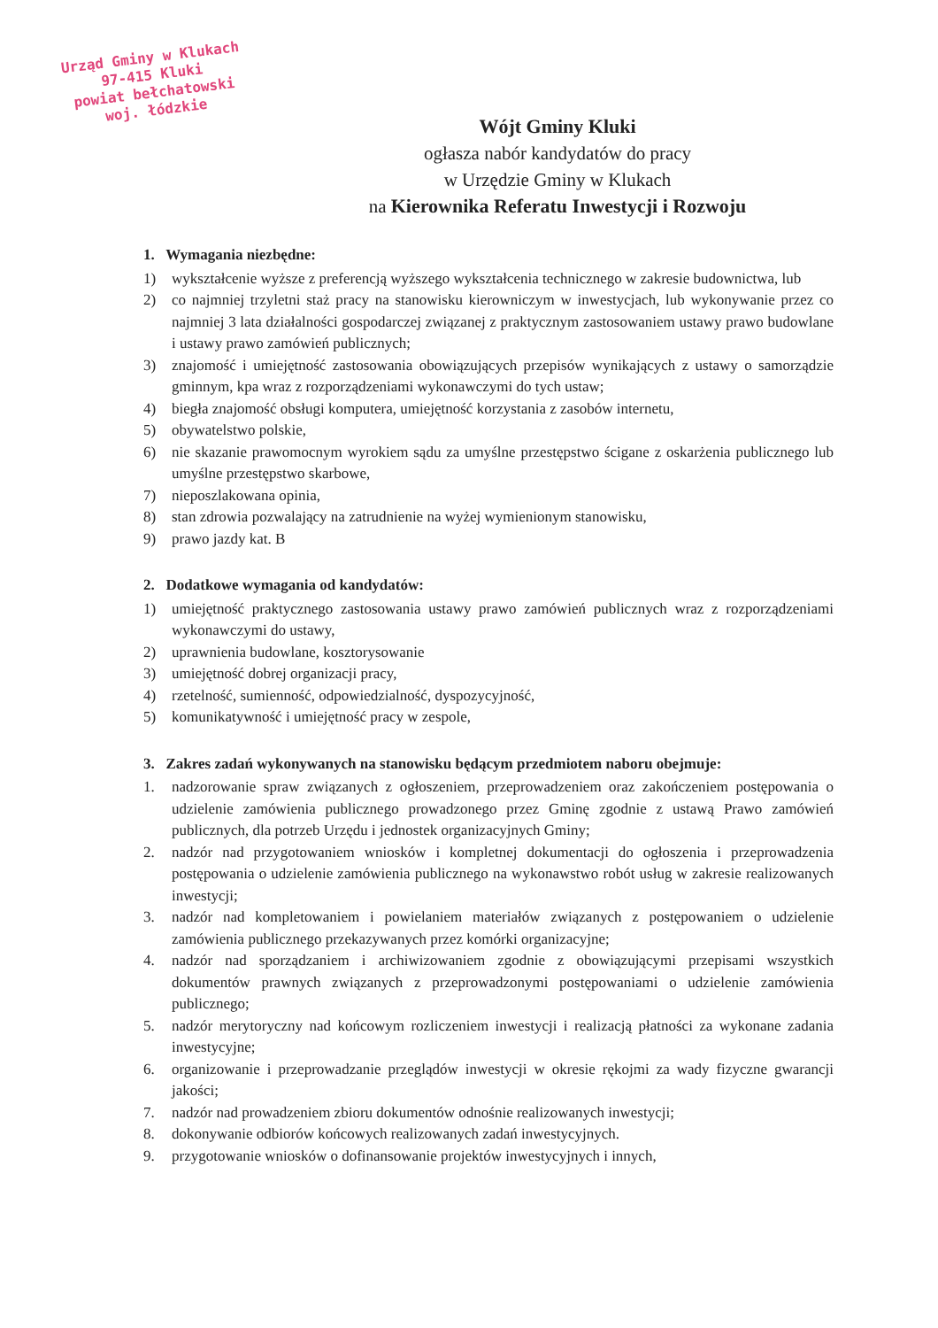Urząd Gminy w Klukach
97-415 Kluki
powiat bełchatowski
woj. łódzkie
Wójt Gminy Kluki
ogłasza nabór kandydatów do pracy
w Urzędzie Gminy w Klukach
na Kierownika Referatu Inwestycji i Rozwoju
1. Wymagania niezbędne:
1) wykształcenie wyższe z preferencją wyższego wykształcenia technicznego w zakresie budownictwa, lub
2) co najmniej trzyletni staż pracy na stanowisku kierowniczym w inwestycjach, lub wykonywanie przez co najmniej 3 lata działalności gospodarczej związanej z praktycznym zastosowaniem ustawy prawo budowlane i ustawy prawo zamówień publicznych;
3) znajomość i umiejętność zastosowania obowiązujących przepisów wynikających z ustawy o samorządzie gminnym, kpa wraz z rozporządzeniami wykonawczymi do tych ustaw;
4) biegła znajomość obsługi komputera, umiejętność korzystania z zasobów internetu,
5) obywatelstwo polskie,
6) nie skazanie prawomocnym wyrokiem sądu za umyślne przestępstwo ścigane z oskarżenia publicznego lub umyślne przestępstwo skarbowe,
7) nieposzlakowana opinia,
8) stan zdrowia pozwalający na zatrudnienie na wyżej wymienionym stanowisku,
9) prawo jazdy kat. B
2. Dodatkowe wymagania od kandydatów:
1) umiejętność praktycznego zastosowania ustawy prawo zamówień publicznych wraz z rozporządzeniami wykonawczymi do ustawy,
2) uprawnienia budowlane, kosztorysowanie
3) umiejętność dobrej organizacji pracy,
4) rzetelność, sumienność, odpowiedzialność, dyspozycyjność,
5) komunikatywność i umiejętność pracy w zespole,
3. Zakres zadań wykonywanych na stanowisku będącym przedmiotem naboru obejmuje:
1. nadzorowanie spraw związanych z ogłoszeniem, przeprowadzeniem oraz zakończeniem postępowania o udzielenie zamówienia publicznego prowadzonego przez Gminę zgodnie z ustawą Prawo zamówień publicznych, dla potrzeb Urzędu i jednostek organizacyjnych Gminy;
2. nadzór nad przygotowaniem wniosków i kompletnej dokumentacji do ogłoszenia i przeprowadzenia postępowania o udzielenie zamówienia publicznego na wykonawstwo robót usług w zakresie realizowanych inwestycji;
3. nadzór nad kompletowaniem i powielaniem materiałów związanych z postępowaniem o udzielenie zamówienia publicznego przekazywanych przez komórki organizacyjne;
4. nadzór nad sporządzaniem i archiwizowaniem zgodnie z obowiązującymi przepisami wszystkich dokumentów prawnych związanych z przeprowadzonymi postępowaniami o udzielenie zamówienia publicznego;
5. nadzór merytoryczny nad końcowym rozliczeniem inwestycji i realizacją płatności za wykonane zadania inwestycyjne;
6. organizowanie i przeprowadzanie przeglądów inwestycji w okresie rękojmi za wady fizyczne gwarancji jakości;
7. nadzór nad prowadzeniem zbioru dokumentów odnośnie realizowanych inwestycji;
8. dokonywanie odbiorów końcowych realizowanych zadań inwestycyjnych.
9. przygotowanie wniosków o dofinansowanie projektów inwestycyjnych i innych,